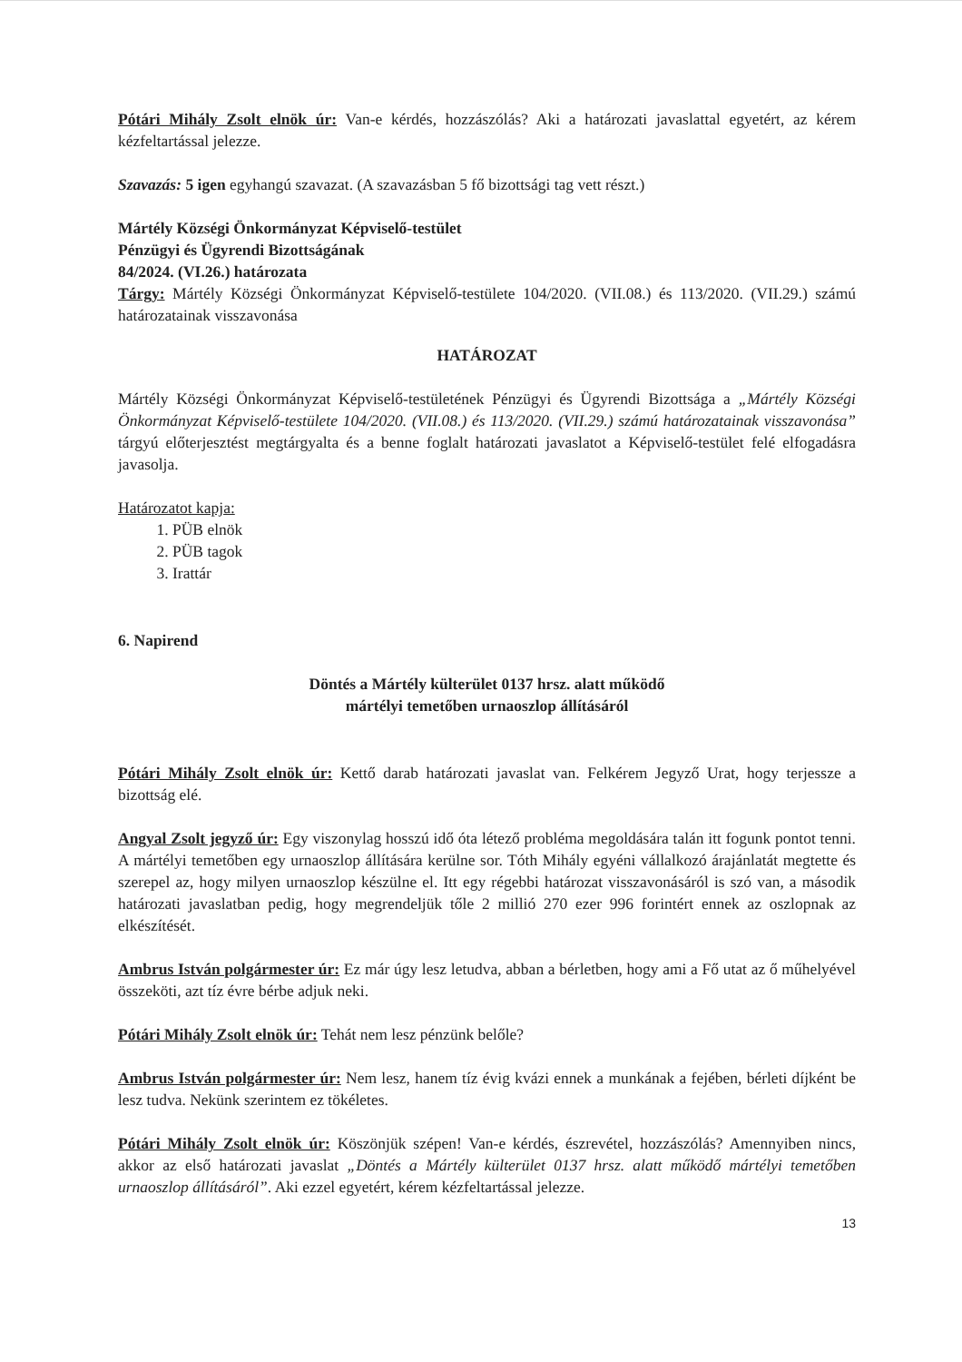Pótári Mihály Zsolt elnök úr: Van-e kérdés, hozzászólás? Aki a határozati javaslattal egyetért, az kérem kézfeltartással jelezze.
Szavazás: 5 igen egyhangú szavazat. (A szavazásban 5 fő bizottsági tag vett részt.)
Mártély Községi Önkormányzat Képviselő-testület
Pénzügyi és Ügyrendi Bizottságának
84/2024. (VI.26.) határozata
Tárgy: Mártély Községi Önkormányzat Képviselő-testülete 104/2020. (VII.08.) és 113/2020. (VII.29.) számú határozatainak visszavonása
HATÁROZAT
Mártély Községi Önkormányzat Képviselő-testületének Pénzügyi és Ügyrendi Bizottsága a „Mártély Községi Önkormányzat Képviselő-testülete 104/2020. (VII.08.) és 113/2020. (VII.29.) számú határozatainak visszavonása” tárgyú előterjesztést megtárgyalta és a benne foglalt határozati javaslatot a Képviselő-testület felé elfogadásra javasolja.
Határozatot kapja:
1. PÜB elnök
2. PÜB tagok
3. Irattár
6. Napirend
Döntés a Mártély külterület 0137 hrsz. alatt működő
mártélyi temetőben urnaoszlop állításáról
Pótári Mihály Zsolt elnök úr: Kettő darab határozati javaslat van. Felkérem Jegyző Urat, hogy terjessze a bizottság elé.
Angyal Zsolt jegyző úr: Egy viszonylag hosszú idő óta létező probléma megoldására talán itt fogunk pontot tenni. A mártélyi temetőben egy urnaoszlop állítására kerülne sor. Tóth Mihály egyéni vállalkozó árajánlatát megtette és szerepel az, hogy milyen urnaoszlop készülne el. Itt egy régebbi határozat visszavonásáról is szó van, a második határozati javaslatban pedig, hogy megrendeljük tőle 2 millió 270 ezer 996 forintért ennek az oszlopnak az elkészítését.
Ambrus István polgármester úr: Ez már úgy lesz letudva, abban a bérletben, hogy ami a Fő utat az ő műhelyével összeköti, azt tíz évre bérbe adjuk neki.
Pótári Mihály Zsolt elnök úr: Tehát nem lesz pénzünk belőle?
Ambrus István polgármester úr: Nem lesz, hanem tíz évig kvázi ennek a munkának a fejében, bérleti díjként be lesz tudva. Nekünk szerintem ez tökéletes.
Pótári Mihály Zsolt elnök úr: Köszönjük szépen! Van-e kérdés, észrevétel, hozzászólás? Amennyiben nincs, akkor az első határozati javaslat „Döntés a Mártély külterület 0137 hrsz. alatt működő mártélyi temetőben urnaoszlop állításáról”. Aki ezzel egyetért, kérem kézfeltartással jelezze.
13